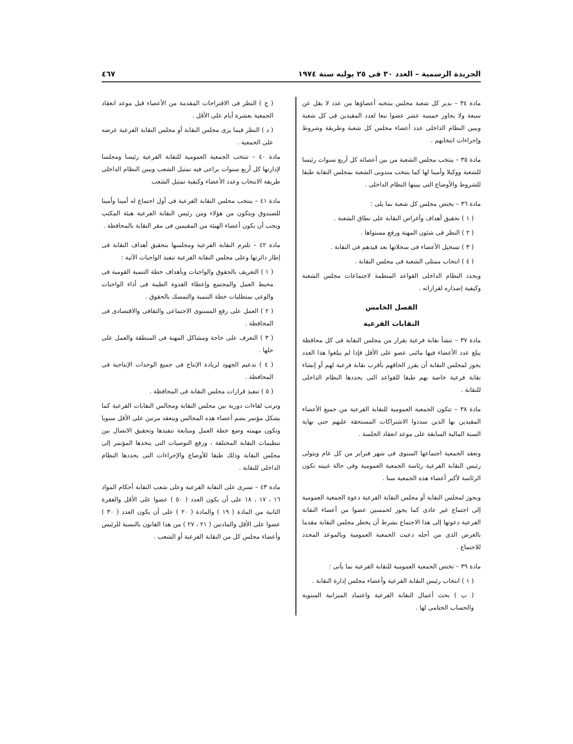الجريدة الرسمية – العدد ٣٠ فى ٢٥ يوليه سنة ١٩٧٤ ٤٦٧
مادة ٣٤ – يدير كل شعبة مجلس ينتخبه أعضاؤها من عدد لا يقل عن سبعة ولا يجاوز خمسة عشر عضوا تبعا لعدد المقيدين فى كل شعبة ويبين النظام الداخلى عدد أعضاء مجلس كل شعبة وطريقة وشروط وإجراءات انتخابهم .
مادة ٣٥ – ينتخب مجلس الشعبة من بين أعضائه كل أربع سنوات رئيسا للشعبة ووكيلا وأمينا لها كما ينتخب مندوبى الشعبة بمجلس النقابة طبقا للشروط والأوضاع التى يبينها النظام الداخلى .
مادة ٣٦ – يختص مجلس كل شعبة بما يلى :
( ١ ) تحقيق أهداف وأغراض النقابة على نطاق الشعبة .
( ٢ ) النظر فى شئون المهنة ورفع مستواها .
( ٣ ) تسجيل الأعضاء فى سجلاتها بعد قيدهم فى النقابة .
( ٤ ) انتخاب ممثلى الشعبة فى مجلس النقابة .
ويحدد النظام الداخلى القواعد المنظمة لاجتماعات مجلس الشعبة وكيفية إصداره لقراراته .
الفصل الخامس
النقابات الفرعية
مادة ٣٧ – تنشأ نقابة فرعية بقرار من مجلس النقابة فى كل محافظة يبلغ عدد الأعضاء فيها مائتى عضو على الأقل فإذا لم يبلغوا هذا العدد يجوز لمجلس النقابة أن يقرر الحاقهم بأقرب نقابة فرعية لهم أو إنشاء نقابة فرعية خاصة بهم طبقا للقواعد التى يحددها النظام الداخلى للنقابة .
مادة ٣٨ – تتكون الجمعية العمومية للنقابة الفرعية من جميع الأعضاء المقيدين بها الذين سددوا الاشتراكات المستحقة عليهم حتى نهاية السنة المالية السابقة على موعد انعقاد الجلسة .
وتعقد الجمعية اجتماعها السنوى فى شهر فبراير من كل عام ويتولى رئيس النقابة الفرعية رئاسة الجمعية العمومية وفى حالة غيبته تكون الرئاسة لأكبر أعضاء هذه الجمعية سنا .
ويجوز لمجلس النقابة أو مجلس النقابة الفرعية دعوة الجمعية العمومية إلى اجتماع غير عادى كما يجوز لخمسين عضوا من أعضاء النقابة الفرعية دعوتها إلى هذا الاجتماع بشرط أن يخطر مجلس النقابة مقدما بالغرض الذى من أجله دعيت الجمعية العمومية وبالموعد المحدد للاجتماع .
مادة ٣٩ – تختص الجمعية العمومية للنقابة الفرعية بما يأتى :
( ١ ) انتخاب رئيس النقابة الفرعية وأعضاء مجلس إدارة النقابة .
( ب ) بحث أعمال النقابة الفرعية واعتماد الميزانية السنوية والحساب الختامى لها .
( ج ) النظر فى الاقتراحات المقدمة من الأعضاء قبل موعد انعقاد الجمعية بعشرة أيام على الأقل .
( د ) النظر فيما يرى مجلس النقابة أو مجلس النقابة الفرعية عرضه على الجمعية .
مادة ٤٠ – تنتخب الجمعية العمومية للنقابة الفرعية رئيسا ومجلسا لإدارتها كل أربع سنوات يراعى فيه تمثيل الشعب ويبين النظام الداخلى طريقة الانتخاب وعدد الأعضاء وكيفية تمثيل الشعب
مادة ٤١ – ينتخب مجلس النقابة الفرعية فى أول اجتماع له أمينا وأمينا للصندوق ويتكون من هؤلاء ومن رئيس النقابة الفرعية هيئة المكتب ويجب أن يكون أعضاء الهيئة من المقيمين فى مقر النقابة بالمحافظة .
مادة ٤٢ – تلتزم النقابة الفرعية ومجلسها بتحقيق أهداف النقابة فى إطار دائرتها وعلى مجلس النقابة الفرعية تنفيذ الواجبات الآتية :
( ١ ) التعريف بالحقوق والواجبات وبأهداف خطة التنمية القومية فى محيط العمل والمجتمع وإعطاء القدوة الطيبة فى أداء الواجبات والوعى بمتطلبات خطة التنمية والتمسك بالحقوق .
( ٢ ) العمل على رفع المستوى الاجتماعى والثقافى والاقتصادى فى المحافظة .
( ٣ ) التعرف على حاجة ومشاكل المهنة فى المنطقة والعمل على حلها .
( ٤ ) تدعيم الجهود لزيادة الإنتاج فى جميع الوحدات الإنتاجية فى المحافظة .
( ٥ ) تنفيذ قرارات مجلس النقابة فى المحافظة .
وترتب لقاءات دورية بين مجلس النقابة ومجالس النقابات الفرعية كما يشكل مؤتمر يضم أعضاء هذه المجالس وينعقد مرتين على الأقل سنويا وتكون مهمته وضع خطة العمل ومتابعة تنفيذها وتحقيق الاتصال بين تنظيمات النقابة المختلفة ، ورفع التوصيات التى يتخذها المؤتمر إلى مجلس النقابة وذلك طبقا للأوضاع والإجراءات التى يحددها النظام الداخلى للنقابة .
مادة ٤٣ – تسرى على النقابة الفرعية وعلى شعب النقابة أحكام المواد ١٦ ، ١٧ ، ١٨ على أن يكون العدد ( ٥٠ ) عضوا على الأقل والفقرة الثانية من المادة ( ١٩ ) والمادة ( ٢٠ ) على أن يكون العدد ( ٣٠ ) عضوا على الأقل والمادتين ( ٢١ ، ٢٧ ) من هذا القانون بالنسبة للرئيس وأعضاء مجلس كل من النقابة الفرعية أو الشعب .